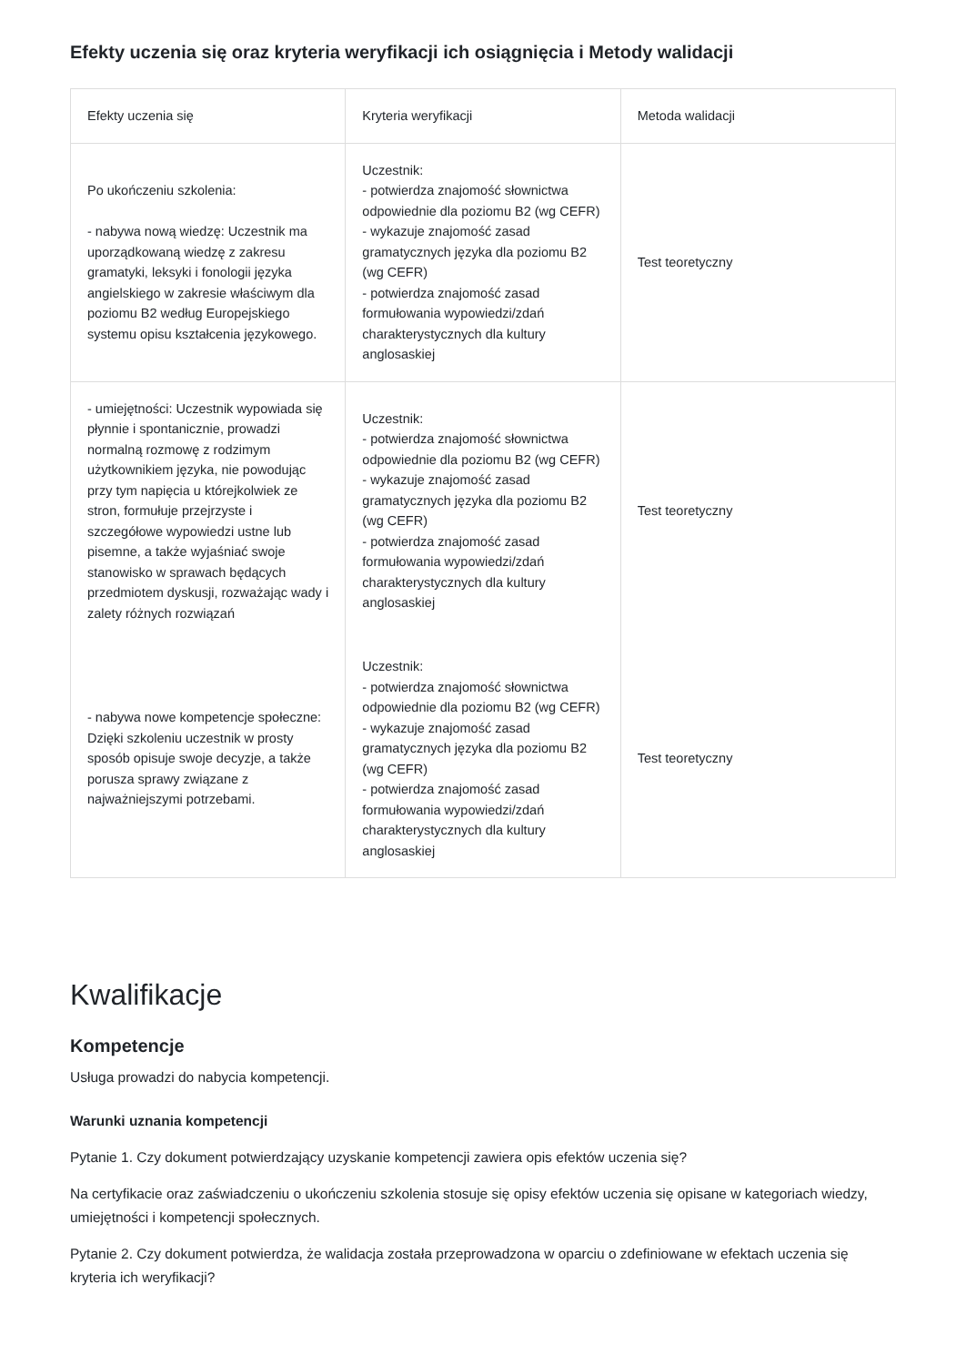Efekty uczenia się oraz kryteria weryfikacji ich osiągnięcia i Metody walidacji
| Efekty uczenia się | Kryteria weryfikacji | Metoda walidacji |
| --- | --- | --- |
| Po ukończeniu szkolenia: - nabywa nową wiedzę: Uczestnik ma uporządkowaną wiedzę z zakresu gramatyki, leksyki i fonologii języka angielskiego w zakresie właściwym dla poziomu B2 według Europejskiego systemu opisu kształcenia językowego. | Uczestnik: - potwierdza znajomość słownictwa odpowiednie dla poziomu B2 (wg CEFR) - wykazuje znajomość zasad gramatycznych języka dla poziomu B2 (wg CEFR) - potwierdza znajomość zasad formułowania wypowiedzi/zdań charakterystycznych dla kultury anglosaskiej | Test teoretyczny |
| - umiejętności: Uczestnik wypowiada się płynnie i spontanicznie, prowadzi normalną rozmowę z rodzimym użytkownikiem języka, nie powodując przy tym napięcia u którejkolwiek ze stron, formułuje przejrzyste i szczegółowe wypowiedzi ustne lub pisemne, a także wyjaśniać swoje stanowisko w sprawach będących przedmiotem dyskusji, rozważając wady i zalety różnych rozwiązań | Uczestnik: - potwierdza znajomość słownictwa odpowiednie dla poziomu B2 (wg CEFR) - wykazuje znajomość zasad gramatycznych języka dla poziomu B2 (wg CEFR) - potwierdza znajomość zasad formułowania wypowiedzi/zdań charakterystycznych dla kultury anglosaskiej | Test teoretyczny |
| - nabywa nowe kompetencje społeczne: Dzięki szkoleniu uczestnik w prosty sposób opisuje swoje decyzje, a także porusza sprawy związane z najważniejszymi potrzebami. | Uczestnik: - potwierdza znajomość słownictwa odpowiednie dla poziomu B2 (wg CEFR) - wykazuje znajomość zasad gramatycznych języka dla poziomu B2 (wg CEFR) - potwierdza znajomość zasad formułowania wypowiedzi/zdań charakterystycznych dla kultury anglosaskiej | Test teoretyczny |
Kwalifikacje
Kompetencje
Usługa prowadzi do nabycia kompetencji.
Warunki uznania kompetencji
Pytanie 1. Czy dokument potwierdzający uzyskanie kompetencji zawiera opis efektów uczenia się?
Na certyfikacie oraz zaświadczeniu o ukończeniu szkolenia stosuje się opisy efektów uczenia się opisane w kategoriach wiedzy, umiejętności i kompetencji społecznych.
Pytanie 2. Czy dokument potwierdza, że walidacja została przeprowadzona w oparciu o zdefiniowane w efektach uczenia się kryteria ich weryfikacji?